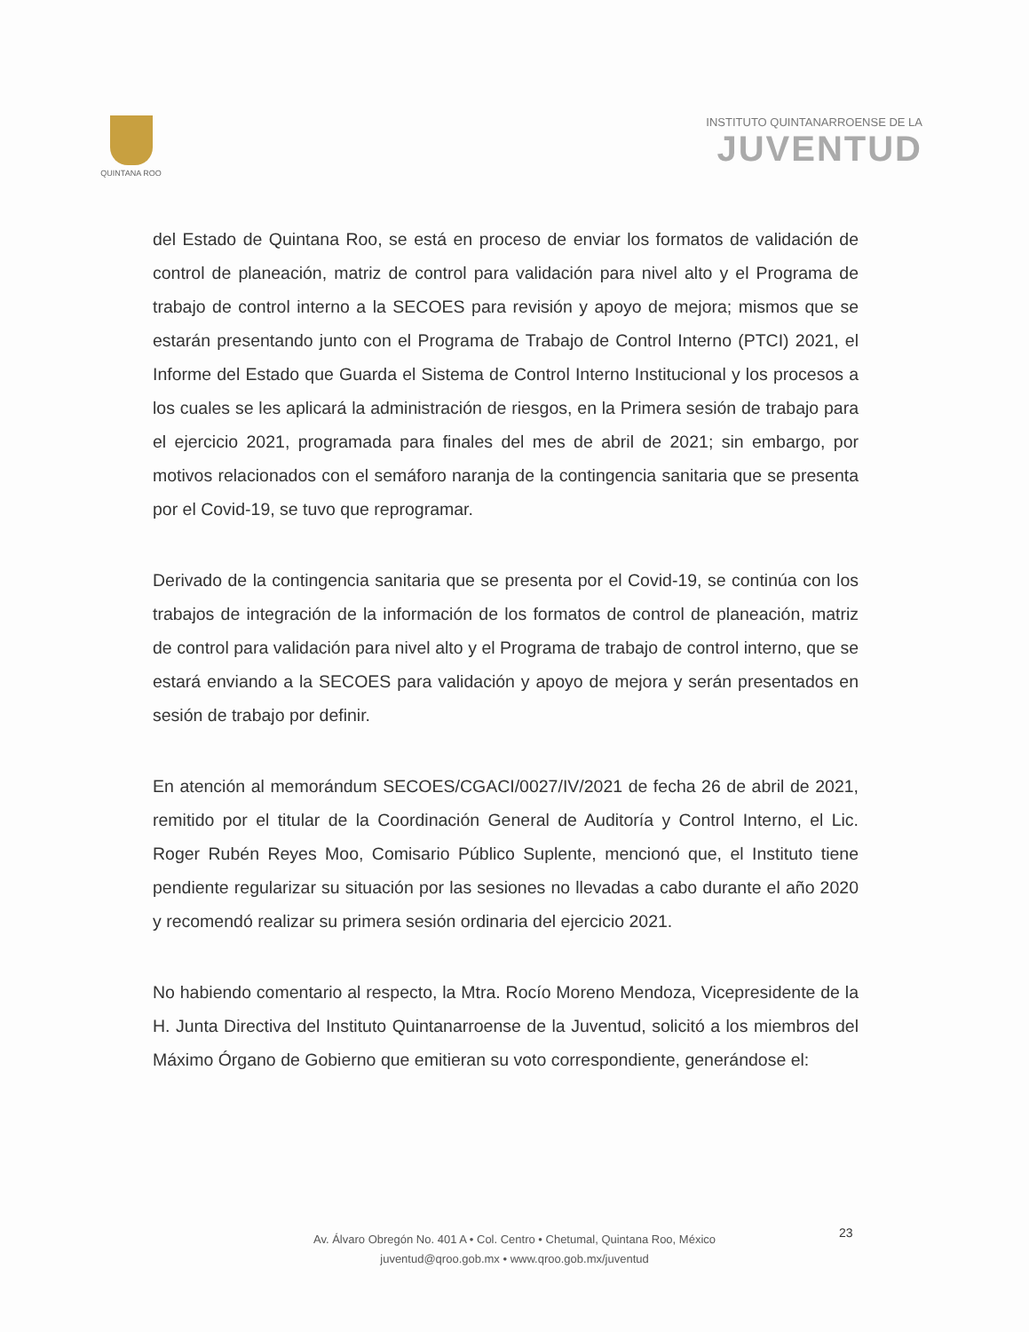QUINTANA ROO
INSTITUTO QUINTANARROENSE DE LA
JUVENTUD
del Estado de Quintana Roo, se está en proceso de enviar los formatos de validación de control de planeación, matriz de control para validación para nivel alto y el Programa de trabajo de control interno a la SECOES para revisión y apoyo de mejora; mismos que se estarán presentando junto con el Programa de Trabajo de Control Interno (PTCI) 2021, el Informe del Estado que Guarda el Sistema de Control Interno Institucional y los procesos a los cuales se les aplicará la administración de riesgos, en la Primera sesión de trabajo para el ejercicio 2021, programada para finales del mes de abril de 2021; sin embargo, por motivos relacionados con el semáforo naranja de la contingencia sanitaria que se presenta por el Covid-19, se tuvo que reprogramar.
Derivado de la contingencia sanitaria que se presenta por el Covid-19, se continúa con los trabajos de integración de la información de los formatos de control de planeación, matriz de control para validación para nivel alto y el Programa de trabajo de control interno, que se estará enviando a la SECOES para validación y apoyo de mejora y serán presentados en sesión de trabajo por definir.
En atención al memorándum SECOES/CGACI/0027/IV/2021 de fecha 26 de abril de 2021, remitido por el titular de la Coordinación General de Auditoría y Control Interno, el Lic. Roger Rubén Reyes Moo, Comisario Público Suplente, mencionó que, el Instituto tiene pendiente regularizar su situación por las sesiones no llevadas a cabo durante el año 2020 y recomendó realizar su primera sesión ordinaria del ejercicio 2021.
No habiendo comentario al respecto, la Mtra. Rocío Moreno Mendoza, Vicepresidente de la H. Junta Directiva del Instituto Quintanarroense de la Juventud, solicitó a los miembros del Máximo Órgano de Gobierno que emitieran su voto correspondiente, generándose el:
23
Av. Álvaro Obregón No. 401 A • Col. Centro • Chetumal, Quintana Roo, México
juventud@qroo.gob.mx • www.qroo.gob.mx/juventud